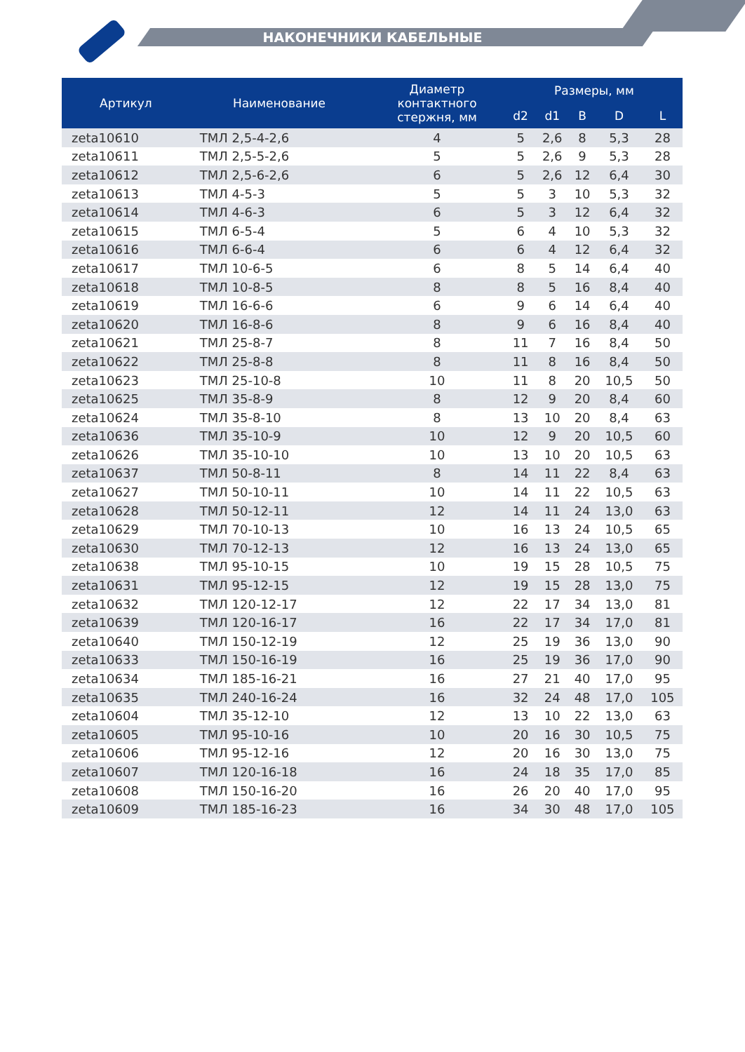НАКОНЕЧНИКИ КАБЕЛЬНЫЕ
| Артикул | Наименование | Диаметр контактного стержня, мм | Размеры, мм | | | | |
| --- | --- | --- | --- | --- | --- | --- | --- |
| | | | d2 | d1 | B | D | L |
| zeta10610 | ТМЛ 2,5-4-2,6 | 4 | 5 | 2,6 | 8 | 5,3 | 28 |
| zeta10611 | ТМЛ 2,5-5-2,6 | 5 | 5 | 2,6 | 9 | 5,3 | 28 |
| zeta10612 | ТМЛ 2,5-6-2,6 | 6 | 5 | 2,6 | 12 | 6,4 | 30 |
| zeta10613 | ТМЛ 4-5-3 | 5 | 5 | 3 | 10 | 5,3 | 32 |
| zeta10614 | ТМЛ 4-6-3 | 6 | 5 | 3 | 12 | 6,4 | 32 |
| zeta10615 | ТМЛ 6-5-4 | 5 | 6 | 4 | 10 | 5,3 | 32 |
| zeta10616 | ТМЛ 6-6-4 | 6 | 6 | 4 | 12 | 6,4 | 32 |
| zeta10617 | ТМЛ 10-6-5 | 6 | 8 | 5 | 14 | 6,4 | 40 |
| zeta10618 | ТМЛ 10-8-5 | 8 | 8 | 5 | 16 | 8,4 | 40 |
| zeta10619 | ТМЛ 16-6-6 | 6 | 9 | 6 | 14 | 6,4 | 40 |
| zeta10620 | ТМЛ 16-8-6 | 8 | 9 | 6 | 16 | 8,4 | 40 |
| zeta10621 | ТМЛ 25-8-7 | 8 | 11 | 7 | 16 | 8,4 | 50 |
| zeta10622 | ТМЛ 25-8-8 | 8 | 11 | 8 | 16 | 8,4 | 50 |
| zeta10623 | ТМЛ 25-10-8 | 10 | 11 | 8 | 20 | 10,5 | 50 |
| zeta10625 | ТМЛ 35-8-9 | 8 | 12 | 9 | 20 | 8,4 | 60 |
| zeta10624 | ТМЛ 35-8-10 | 8 | 13 | 10 | 20 | 8,4 | 63 |
| zeta10636 | ТМЛ 35-10-9 | 10 | 12 | 9 | 20 | 10,5 | 60 |
| zeta10626 | ТМЛ 35-10-10 | 10 | 13 | 10 | 20 | 10,5 | 63 |
| zeta10637 | ТМЛ 50-8-11 | 8 | 14 | 11 | 22 | 8,4 | 63 |
| zeta10627 | ТМЛ 50-10-11 | 10 | 14 | 11 | 22 | 10,5 | 63 |
| zeta10628 | ТМЛ 50-12-11 | 12 | 14 | 11 | 24 | 13,0 | 63 |
| zeta10629 | ТМЛ 70-10-13 | 10 | 16 | 13 | 24 | 10,5 | 65 |
| zeta10630 | ТМЛ 70-12-13 | 12 | 16 | 13 | 24 | 13,0 | 65 |
| zeta10638 | ТМЛ 95-10-15 | 10 | 19 | 15 | 28 | 10,5 | 75 |
| zeta10631 | ТМЛ 95-12-15 | 12 | 19 | 15 | 28 | 13,0 | 75 |
| zeta10632 | ТМЛ 120-12-17 | 12 | 22 | 17 | 34 | 13,0 | 81 |
| zeta10639 | ТМЛ 120-16-17 | 16 | 22 | 17 | 34 | 17,0 | 81 |
| zeta10640 | ТМЛ 150-12-19 | 12 | 25 | 19 | 36 | 13,0 | 90 |
| zeta10633 | ТМЛ 150-16-19 | 16 | 25 | 19 | 36 | 17,0 | 90 |
| zeta10634 | ТМЛ 185-16-21 | 16 | 27 | 21 | 40 | 17,0 | 95 |
| zeta10635 | ТМЛ 240-16-24 | 16 | 32 | 24 | 48 | 17,0 | 105 |
| zeta10604 | ТМЛ 35-12-10 | 12 | 13 | 10 | 22 | 13,0 | 63 |
| zeta10605 | ТМЛ 95-10-16 | 10 | 20 | 16 | 30 | 10,5 | 75 |
| zeta10606 | ТМЛ 95-12-16 | 12 | 20 | 16 | 30 | 13,0 | 75 |
| zeta10607 | ТМЛ 120-16-18 | 16 | 24 | 18 | 35 | 17,0 | 85 |
| zeta10608 | ТМЛ 150-16-20 | 16 | 26 | 20 | 40 | 17,0 | 95 |
| zeta10609 | ТМЛ 185-16-23 | 16 | 34 | 30 | 48 | 17,0 | 105 |